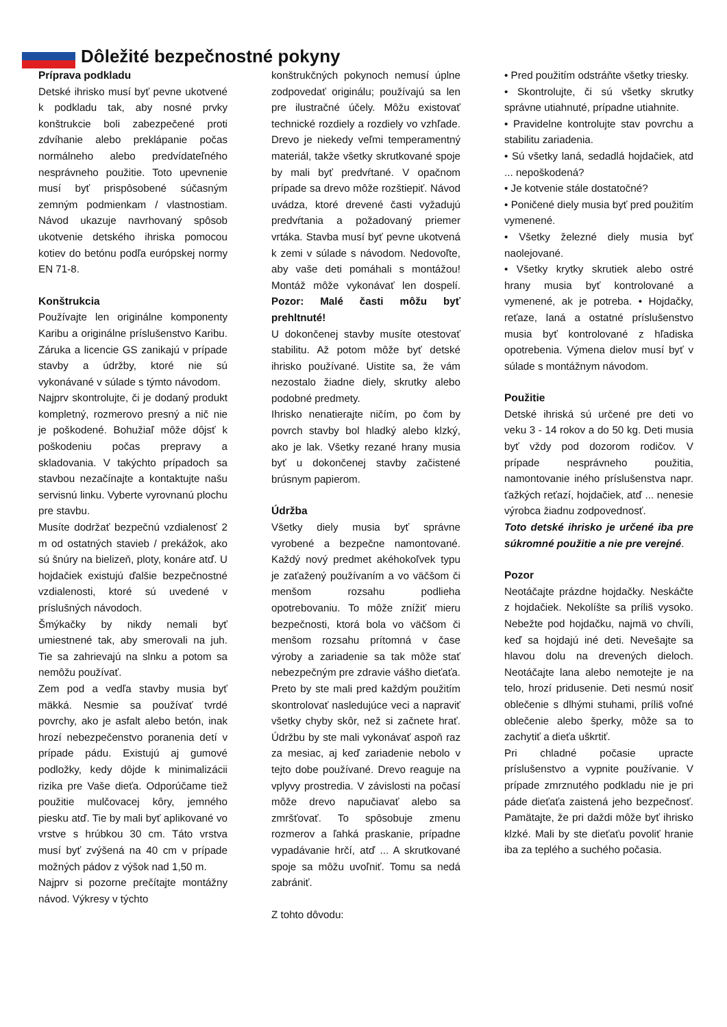Dôležité bezpečnostné pokyny
Príprava podkladu
Detské ihrisko musí byť pevne ukotvené k podkladu tak, aby nosné prvky konštrukcie boli zabezpečené proti zdvíhanie alebo preklápanie počas normálneho alebo predvídateľného nesprávneho použitie. Toto upevnenie musí byť prispôsobené súčasným zemným podmienkam / vlastnostiam. Návod ukazuje navrhovaný spôsob ukotvenie detského ihriska pomocou kotiev do betónu podľa európskej normy EN 71-8.
Konštrukcia
Používajte len originálne komponenty Karibu a originálne príslušenstvo Karibu. Záruka a licencie GS zanikajú v prípade stavby a údržby, ktoré nie sú vykonávané v súlade s týmto návodom.
Najprv skontrolujte, či je dodaný produkt kompletný, rozmerovo presný a nič nie je poškodené. Bohužiaľ môže dôjsť k poškodeniu počas prepravy a skladovania. V takýchto prípadoch sa stavbou nezačínajte a kontaktujte našu servisnú linku. Vyberte vyrovnanú plochu pre stavbu.
Musíte dodržať bezpečnú vzdialenosť 2 m od ostatných stavieb / prekážok, ako sú šnúry na bielizeň, ploty, konáre atď. U hojdačiek existujú ďalšie bezpečnostné vzdialenosti, ktoré sú uvedené v príslušných návodoch.
Šmýkačky by nikdy nemali byť umiestnené tak, aby smerovali na juh. Tie sa zahrievajú na slnku a potom sa nemôžu používať.
Zem pod a vedľa stavby musia byť mäkká. Nesmie sa používať tvrdé povrchy, ako je asfalt alebo betón, inak hrozí nebezpečenstvo poranenia detí v prípade pádu. Existujú aj gumové podložky, kedy dôjde k minimalizácii rizika pre Vaše dieťa. Odporúčame tiež použitie mulčovacej kôry, jemného piesku atď. Tie by mali byť aplikované vo vrstve s hrúbkou 30 cm. Táto vrstva musí byť zvýšená na 40 cm v prípade možných pádov z výšok nad 1,50 m.
Najprv si pozorne prečítajte montážny návod. Výkresy v týchto
konštrukčných pokynoch nemusí úplne zodpovedať originálu; používajú sa len pre ilustračné účely. Môžu existovať technické rozdiely a rozdiely vo vzhľade. Drevo je niekedy veľmi temperamentný materiál, takže všetky skrutkované spoje by mali byť predvŕtané. V opačnom prípade sa drevo môže rozštiepiť. Návod uvádza, ktoré drevené časti vyžadujú predvŕtania a požadovaný priemer vrtáka. Stavba musí byť pevne ukotvená k zemi v súlade s návodom. Nedovoľte, aby vaše deti pomáhali s montážou! Montáž môže vykonávať len dospelí. Pozor: Malé časti môžu byť prehltnuté!
U dokončenej stavby musíte otestovať stabilitu. Až potom môže byť detské ihrisko používané. Uistite sa, že vám nezostalo žiadne diely, skrutky alebo podobné predmety.
Ihrisko nenatierajte ničím, po čom by povrch stavby bol hladký alebo klzký, ako je lak. Všetky rezané hrany musia byť u dokončenej stavby začistené brúsnym papierom.
Údržba
Všetky diely musia byť správne vyrobené a bezpečne namontované. Každý nový predmet akéhokoľvek typu je zaťažený používaním a vo väčšom či menšom rozsahu podlieha opotrebovaniu. To môže znížiť mieru bezpečnosti, ktorá bola vo väčšom či menšom rozsahu prítomná v čase výroby a zariadenie sa tak môže stať nebezpečným pre zdravie vášho dieťaťa. Preto by ste mali pred každým použitím skontrolovať nasledujúce veci a napraviť všetky chyby skôr, než si začnete hrať. Údržbu by ste mali vykonávať aspoň raz za mesiac, aj keď zariadenie nebolo v tejto dobe používané. Drevo reaguje na vplyvy prostredia. V závislosti na počasí môže drevo napučiavať alebo sa zmršťovať. To spôsobuje zmenu rozmerov a ľahká praskanie, prípadne vypadávanie hrčí, atď ... A skrutkované spoje sa môžu uvoľniť. Tomu sa nedá zabrániť.
Z tohto dôvodu:
• Pred použitím odstráňte všetky triesky.
• Skontrolujte, či sú všetky skrutky správne utiahnuté, prípadne utiahnite.
• Pravidelne kontrolujte stav povrchu a stabilitu zariadenia.
• Sú všetky laná, sedadlá hojdačiek, atd ... nepoškodená?
• Je kotvenie stále dostatočné?
• Poničené diely musia byť pred použitím vymenené.
• Všetky železné diely musia byť naolejované.
• Všetky krytky skrutiek alebo ostré hrany musia byť kontrolované a vymenené, ak je potreba. • Hojdačky, reťaze, laná a ostatné príslušenstvo musia byť kontrolované z hľadiska opotrebenia. Výmena dielov musí byť v súlade s montážnym návodom.
Použitie
Detské ihriská sú určené pre deti vo veku 3 - 14 rokov a do 50 kg. Deti musia byť vždy pod dozorom rodičov. V prípade nesprávneho použitia, namontovanie iného príslušenstva napr. ťažkých reťazí, hojdačiek, atď ... nenesie výrobca žiadnu zodpovednosť.
Toto detské ihrisko je určené iba pre súkromné použitie a nie pre verejné.
Pozor
Neotáčajte prázdne hojdačky. Neskáčte z hojdačiek. Nekolíšte sa príliš vysoko. Nebežte pod hojdačku, najmä vo chvíli, keď sa hojdajú iné deti. Nevešajte sa hlavou dolu na drevených dieloch. Neotáčajte lana alebo nemotejte je na telo, hrozí pridusenie. Deti nesmú nosiť oblečenie s dlhými stuhami, príliš voľné oblečenie alebo šperky, môže sa to zachytiť a dieťa uškrtiť.
Pri chladné počasie upracte príslušenstvo a vypnite používanie. V prípade zmrznutého podkladu nie je pri páde dieťaťa zaistená jeho bezpečnosť. Pamätajte, že pri daždi môže byť ihrisko klzké. Mali by ste dieťaťu povoliť hranie iba za teplého a suchého počasia.